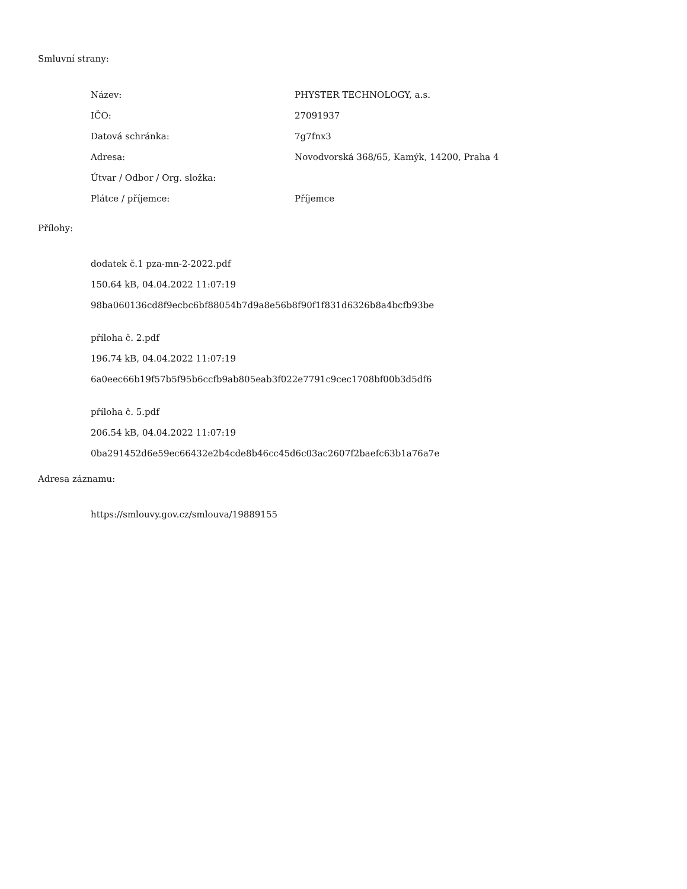Smluvní strany:
| Název: | PHYSTER TECHNOLOGY, a.s. |
| IČO: | 27091937 |
| Datová schránka: | 7g7fnx3 |
| Adresa: | Novodvorská 368/65, Kamýk, 14200, Praha 4 |
| Útvar / Odbor / Org. složka: | |
| Plátce / příjemce: | Příjemce |
Přílohy:
dodatek č.1 pza-mn-2-2022.pdf
150.64 kB, 04.04.2022 11:07:19
98ba060136cd8f9ecbc6bf88054b7d9a8e56b8f90f1f831d6326b8a4bcfb93be
příloha č. 2.pdf
196.74 kB, 04.04.2022 11:07:19
6a0eec66b19f57b5f95b6ccfb9ab805eab3f022e7791c9cec1708bf00b3d5df6
příloha č. 5.pdf
206.54 kB, 04.04.2022 11:07:19
0ba291452d6e59ec66432e2b4cde8b46cc45d6c03ac2607f2baefc63b1a76a7e
Adresa záznamu:
https://smlouvy.gov.cz/smlouva/19889155